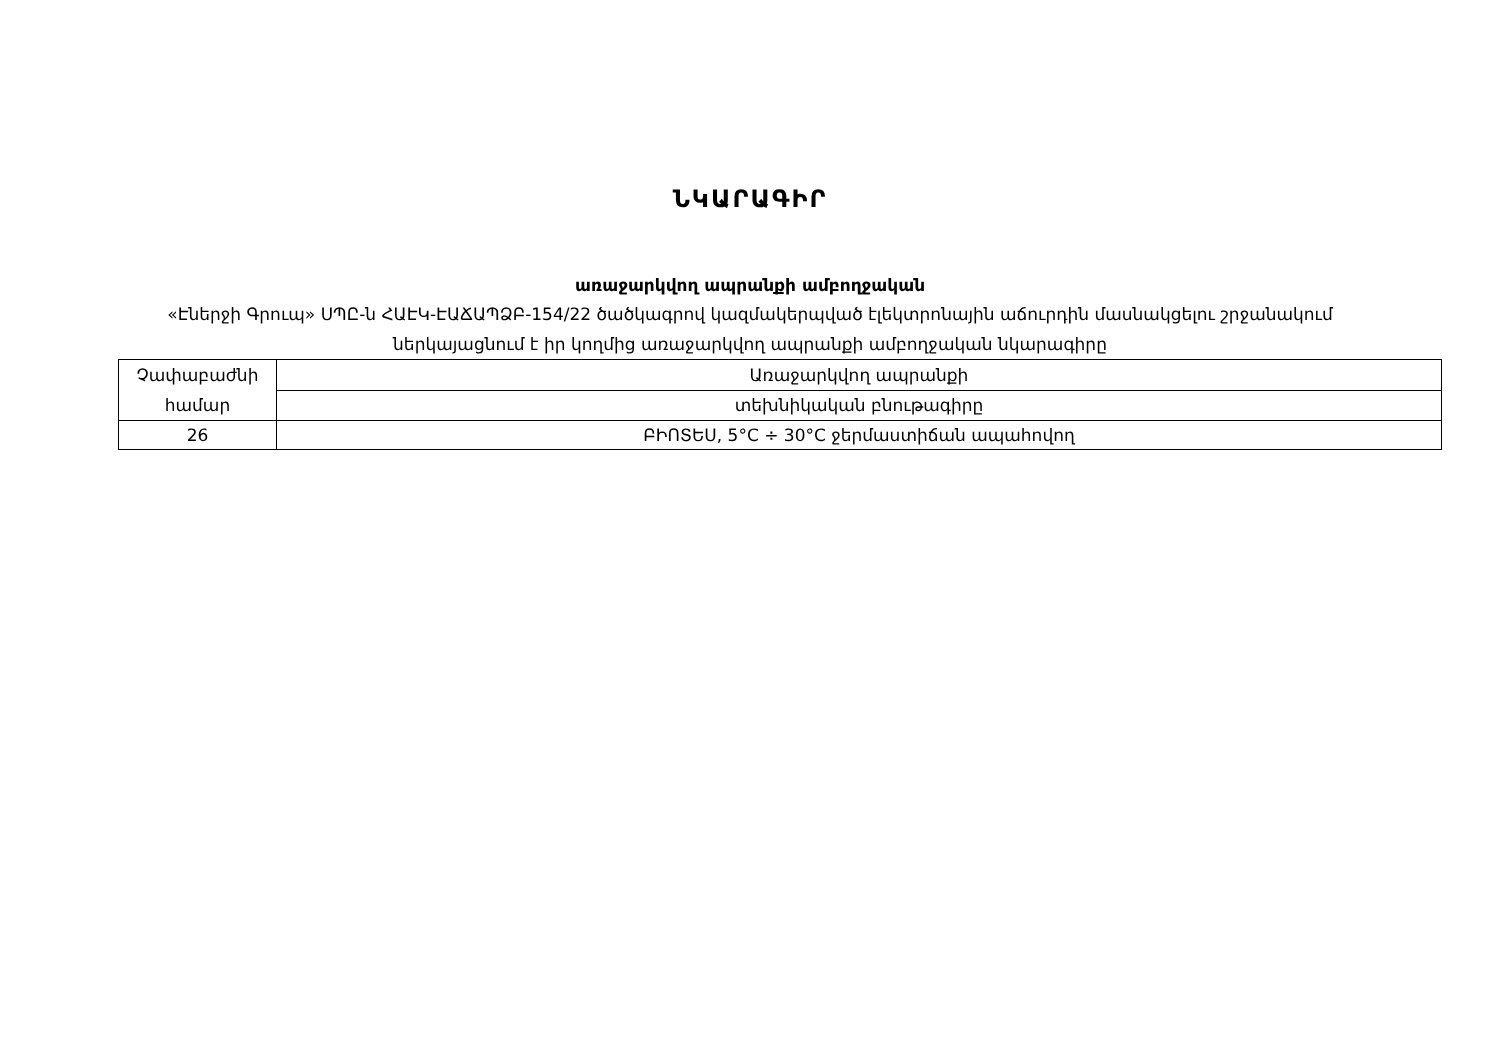ՆԿԱՐԱԳԻՐ
առաջարկվող ապրանքի ամբողջական
«Էներջի Գրուպ» ՍՊԸ-ն ՀԱԷԿ-ԷԱՃԱՊՁԲ-154/22 ծածկագրով կազմակերպված էլեկտրոնային աճուրդին մասնակցելու շրջանակում ներկայացնում է իր կողմից առաջարկվող ապրանքի ամբողջական նկարագիրը
| Չափաբաժնի համար | Առաջարկվող ապրանքի |
| | տեխնիկական բնութագիրը |
| 26 | ԲԻՈՏԵՍ, 5°C ÷ 30°C ջերմաստիճան ապահովող |